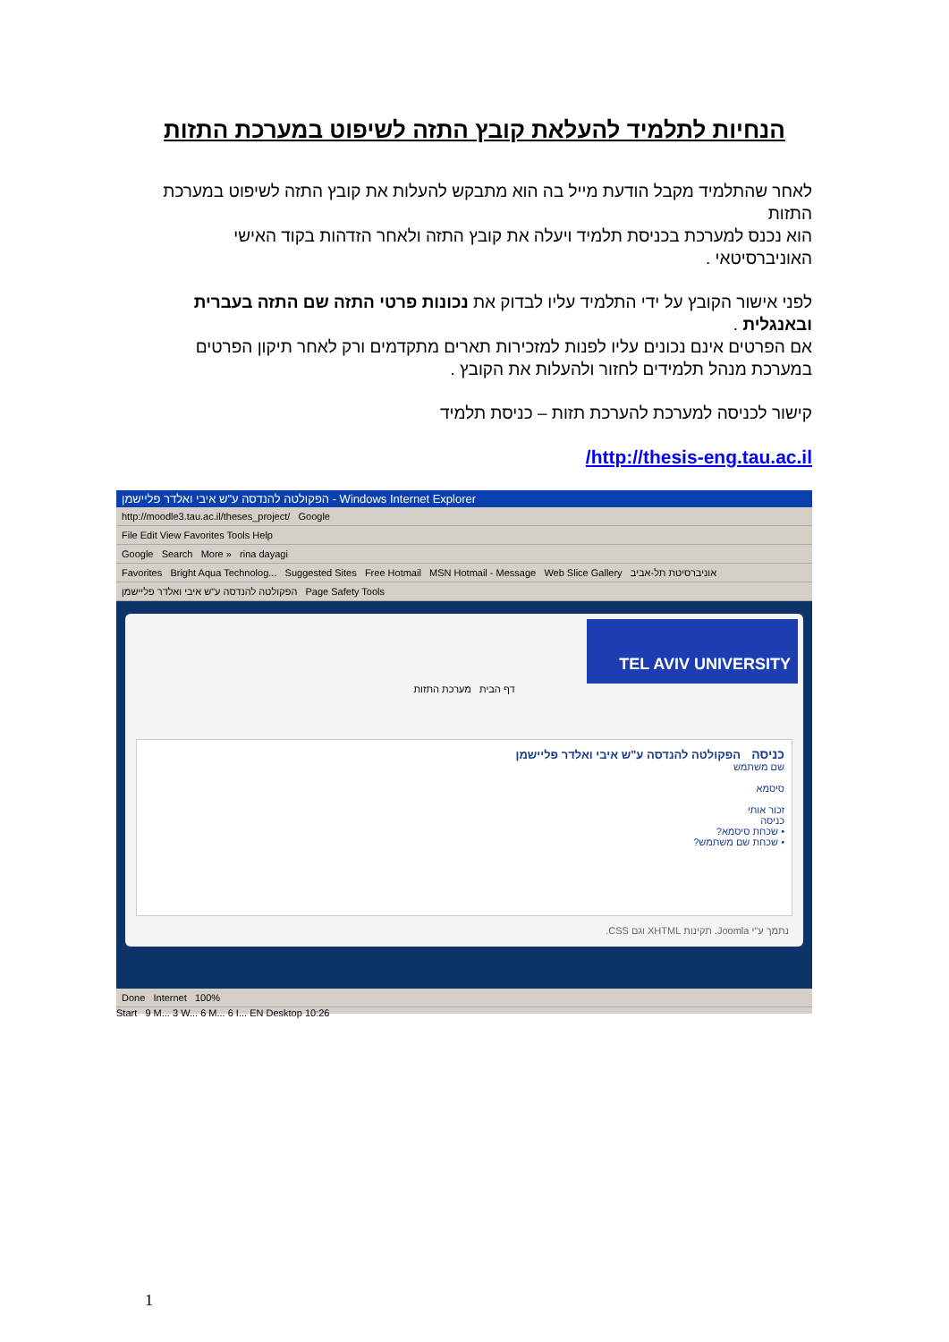הנחיות לתלמיד להעלאת קובץ התזה לשיפוט במערכת התזות
לאחר שהתלמיד מקבל הודעת מייל בה הוא מתבקש להעלות את קובץ התזה לשיפוט במערכת התזות
הוא נכנס למערכת בכניסת תלמיד ויעלה את קובץ התזה ולאחר הזדהות בקוד האישי האוניברסיטאי .
לפני אישור הקובץ על ידי התלמיד עליו לבדוק את נכונות פרטי התזה שם התזה בעברית ובאנגלית .
אם הפרטים אינם נכונים עליו לפנות למזכירות תארים מתקדמים ורק לאחר תיקון הפרטים במערכת מנהל תלמידים לחזור ולהעלות את הקובץ .
קישור לכניסה למערכת להערכת תזות – כניסת תלמיד
http://thesis-eng.tau.ac.il/
הפקולטה להנדסה ע"ש איבי ואלדר פליישמן - Windows Internet Explorer
http://moodle3.tau.ac.il/theses_project/ Google
File Edit View Favorites Tools Help
Google Search More » rina dayagi
Favorites Bright Aqua Technolog... Suggested Sites Free Hotmail MSN Hotmail - Message Web Slice Gallery אוניברסיטת תל-אביב
הפקולטה להנדסה ע"ש איבי ואלדר פליישמן Page Safety Tools
TEL AVIV UNIVERSITY
דף הבית מערכת התזות
כניסה הפקולטה להנדסה ע"ש איבי ואלדר פליישמן
שם משתמש
סיסמא
זכור אותי
כניסה
• שכחת סיסמא?
• שכחת שם משתמש?
נתמך ע"י Joomla. תקינות XHTML וגם CSS.
Done Internet 100%
Start 9 M... 3 W... 6 M... 6 I... EN Desktop 10:26
1